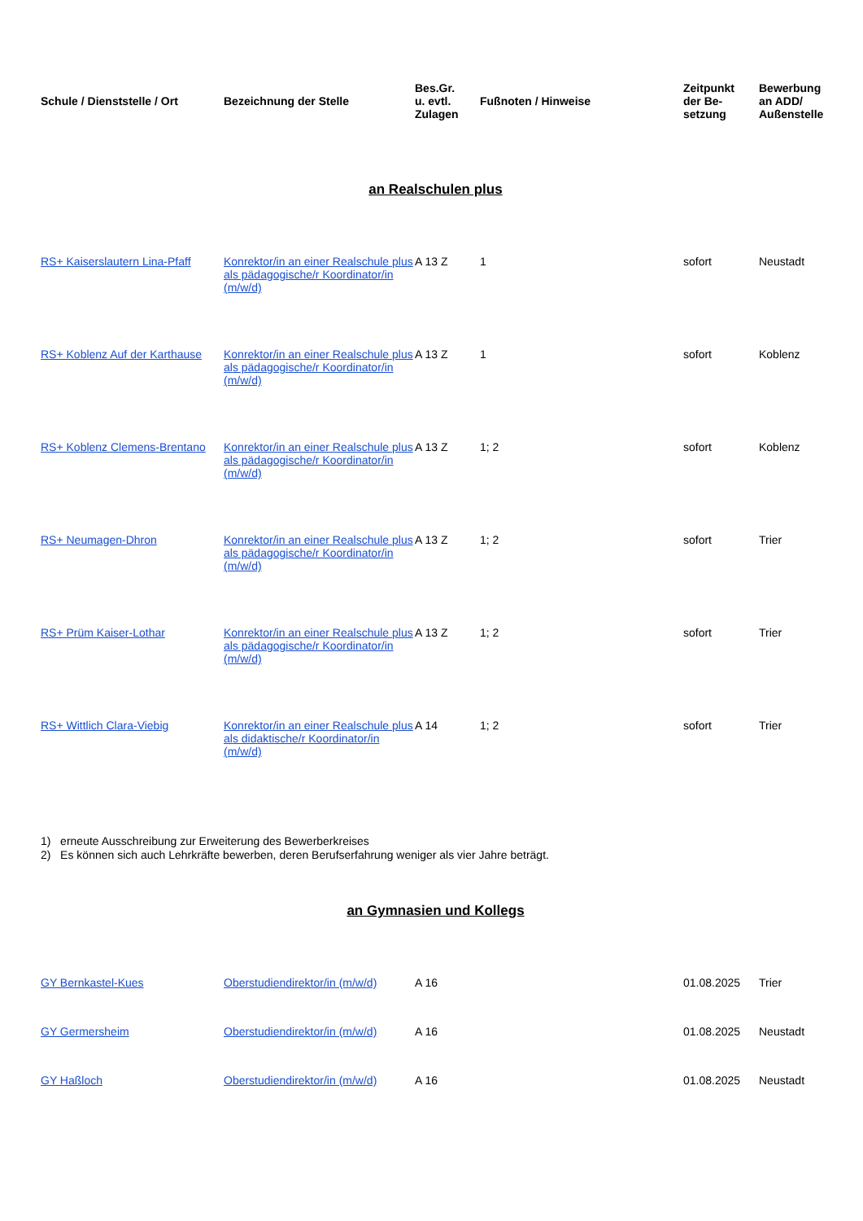| Schule / Dienststelle / Ort | Bezeichnung der Stelle | Bes.Gr. u. evtl. Zulagen | Fußnoten / Hinweise | Zeitpunkt der Be- setzung | Bewerbung an ADD/ Außenstelle |
| --- | --- | --- | --- | --- | --- |
an Realschulen plus
| RS+ Kaiserslautern Lina-Pfaff | Konrektor/in an einer Realschule plus als pädagogische/r Koordinator/in (m/w/d) | A 13 Z | 1 | sofort | Neustadt |
| RS+ Koblenz Auf der Karthause | Konrektor/in an einer Realschule plus als pädagogische/r Koordinator/in (m/w/d) | A 13 Z | 1 | sofort | Koblenz |
| RS+ Koblenz Clemens-Brentano | Konrektor/in an einer Realschule plus als pädagogische/r Koordinator/in (m/w/d) | A 13 Z | 1; 2 | sofort | Koblenz |
| RS+ Neumagen-Dhron | Konrektor/in an einer Realschule plus als pädagogische/r Koordinator/in (m/w/d) | A 13 Z | 1; 2 | sofort | Trier |
| RS+ Prüm Kaiser-Lothar | Konrektor/in an einer Realschule plus als pädagogische/r Koordinator/in (m/w/d) | A 13 Z | 1; 2 | sofort | Trier |
| RS+ Wittlich Clara-Viebig | Konrektor/in an einer Realschule plus als didaktische/r Koordinator/in (m/w/d) | A 14 | 1; 2 | sofort | Trier |
1) erneute Ausschreibung zur Erweiterung des Bewerberkreises
2) Es können sich auch Lehrkräfte bewerben, deren Berufserfahrung weniger als vier Jahre beträgt.
an Gymnasien und Kollegs
| GY Bernkastel-Kues | Oberstudiendirektor/in (m/w/d) | A 16 | | 01.08.2025 | Trier |
| GY Germersheim | Oberstudiendirektor/in (m/w/d) | A 16 | | 01.08.2025 | Neustadt |
| GY Haßloch | Oberstudiendirektor/in (m/w/d) | A 16 | | 01.08.2025 | Neustadt |